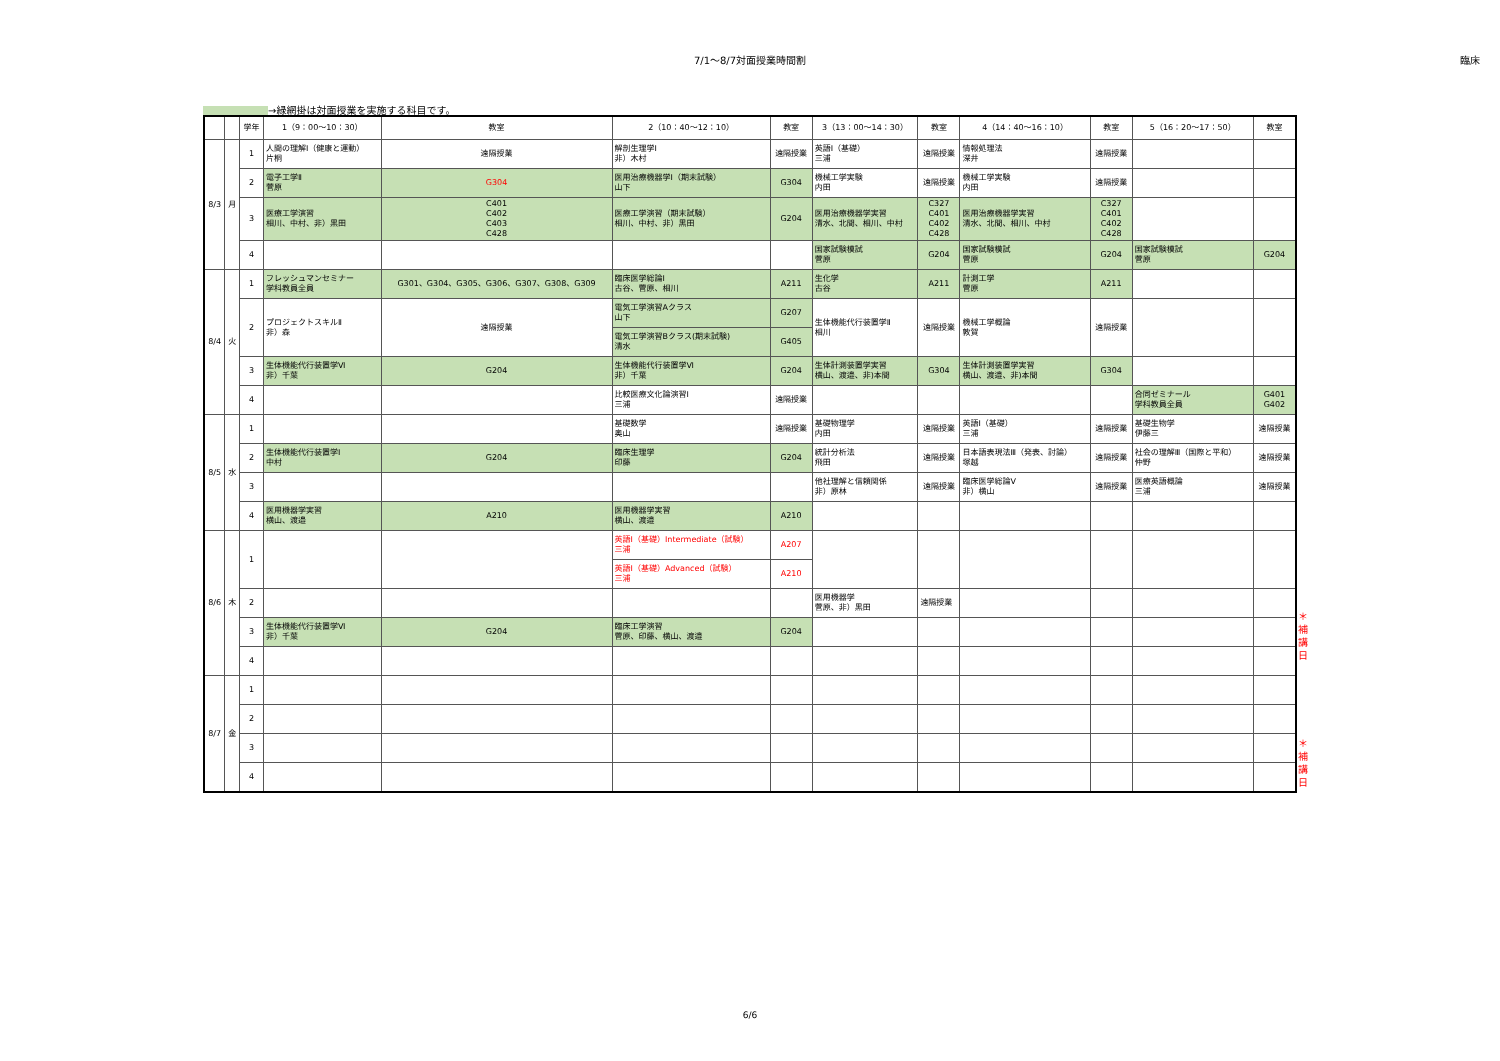7/1～8/7対面授業時間割 臨床
→緑網掛は対面授業を実施する科目です。
| | | 学年 | 1（9：00～10：30） | 教室 | 2（10：40～12：10） | 教室 | 3（13：00～14：30） | 教室 | 4（14：40～16：10） | 教室 | 5（16：20～17：50） | 教室 |
| --- | --- | --- | --- | --- | --- | --- | --- | --- | --- | --- | --- | --- |
| 8/3 | 月 | 1 | 人間の理解Ⅰ（健康と運動） 片桐 | 遠隔授業 | 解剖生理学Ⅰ 非）木村 | 遠隔授業 | 英語Ⅰ（基礎） 三浦 | 遠隔授業 | 情報処理法 深井 | 遠隔授業 | | |
| | | 2 | 電子工学Ⅱ 菅原 | G304 | 医用治療機器学Ⅰ（期末試験） 山下 | G304 | 機械工学実験 内田 | 遠隔授業 | 機械工学実験 内田 | 遠隔授業 | | |
| | | 3 | 医療工学演習 相川、中村、非）黒田 | C401 C402 C403 C428 | 医療工学演習（期末試験） 相川、中村、非）黒田 | G204 | 医用治療機器学実習 清水、北間、相川、中村 | C327 C401 C402 C428 | 医用治療機器学実習 清水、北間、相川、中村 | C327 C401 C402 C428 | | |
| | | 4 | | | | | 国家試験模試 菅原 | G204 | 国家試験模試 菅原 | G204 | 国家試験模試 菅原 | G204 |
| 8/4 | 火 | 1 | フレッシュマンセミナー 学科教員全員 | G301、G304、G305、G306、G307、G308、G309 | 臨床医学総論Ⅰ 古谷、菅原、相川 | A211 | 生化学 古谷 | A211 | 計測工学 菅原 | A211 | | |
| | | 2 | プロジェクトスキルⅡ 非）森 | 遠隔授業 | 電気工学演習Aクラス 山下 | G207 | 生体機能代行装置学Ⅱ 相川 | 遠隔授業 | 機械工学概論 敦賀 | 遠隔授業 | | |
| | | | | | 電気工学演習Bクラス(期末試験) 清水 | G405 | | | | | | |
| | | 3 | 生体機能代行装置学Ⅵ 非）千葉 | G204 | 生体機能代行装置学Ⅵ 非）千葉 | G204 | 生体計測装置学実習 横山、渡邉、非)本間 | G304 | 生体計測装置学実習 横山、渡邉、非)本間 | G304 | | |
| | | 4 | | | 比較医療文化論演習Ⅰ 三浦 | 遠隔授業 | | | | | 合同ゼミナール 学科教員全員 | G401 G402 |
| 8/5 | 水 | 1 | | | 基礎数学 奥山 | 遠隔授業 | 基礎物理学 内田 | 遠隔授業 | 英語Ⅰ（基礎） 三浦 | 遠隔授業 | 基礎生物学 伊藤三 | 遠隔授業 |
| | | 2 | 生体機能代行装置学Ⅰ 中村 | G204 | 臨床生理学 印藤 | G204 | 統計分析法 飛田 | 遠隔授業 | 日本語表現法Ⅲ（発表、討論） 塚越 | 遠隔授業 | 社会の理解Ⅲ（国際と平和） 仲野 | 遠隔授業 |
| | | 3 | | | | | 他社理解と信頼関係 非）原林 | 遠隔授業 | 臨床医学総論Ⅴ 非）横山 | 遠隔授業 | 医療英語概論 三浦 | 遠隔授業 |
| | | 4 | 医用機器学実習 横山、渡邉 | A210 | 医用機器学実習 横山、渡邉 | A210 | | | | | | |
| 8/6 | 木 | 1 | | | 英語Ⅰ（基礎）Intermediate（試験） 三浦 | A207 | | | | | | |
| | | | | | 英語Ⅰ（基礎）Advanced（試験） 三浦 | A210 | | | | | | |
| | | 2 | | | | | 医用機器学 菅原、非）黒田 | 遠隔授業 | | | | |
| | | 3 | 生体機能代行装置学Ⅵ 非）千葉 | G204 | 臨床工学演習 菅原、印藤、横山、渡邉 | G204 | | | | | | |
| | | 4 | | | | | | | | | | |
| 8/7 | 金 | 1 | | | | | | | | | | |
| | | 2 | | | | | | | | | | |
| | | 3 | | | | | | | | | | |
| | | 4 | | | | | | | | | | |
＊補講日
＊補講日
6/6